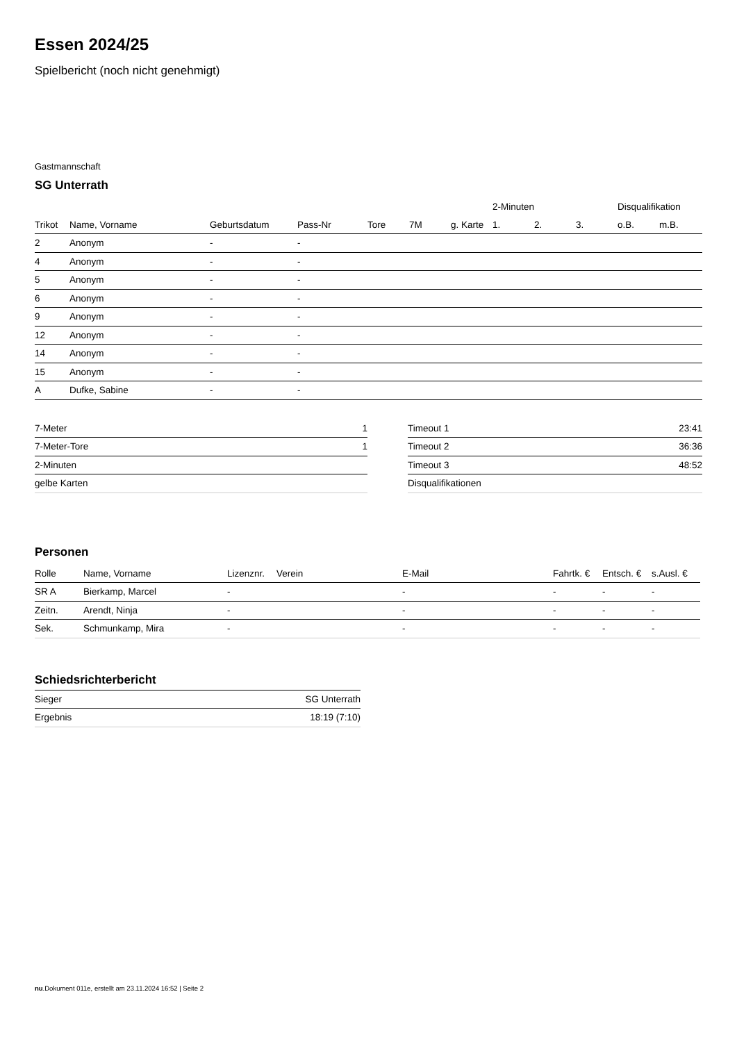Essen 2024/25
Spielbericht (noch nicht genehmigt)
Gastmannschaft
SG Unterrath
| | | | | | | | 2-Minuten | | | Disqualifikation | |
| --- | --- | --- | --- | --- | --- | --- | --- | --- | --- | --- | --- |
| Trikot | Name, Vorname | Geburtsdatum | Pass-Nr | Tore | 7M | g. Karte | 1. | 2. | 3. | o.B. | m.B. |
| 2 | Anonym | - | - | | | | | | | | |
| 4 | Anonym | - | - | | | | | | | | |
| 5 | Anonym | - | - | | | | | | | | |
| 6 | Anonym | - | - | | | | | | | | |
| 9 | Anonym | - | - | | | | | | | | |
| 12 | Anonym | - | - | | | | | | | | |
| 14 | Anonym | - | - | | | | | | | | |
| 15 | Anonym | - | - | | | | | | | | |
| A | Dufke, Sabine | - | - | | | | | | | | |
| 7-Meter | 1 |
| 7-Meter-Tore | 1 |
| 2-Minuten | |
| gelbe Karten | |
| Timeout 1 | 23:41 |
| Timeout 2 | 36:36 |
| Timeout 3 | 48:52 |
| Disqualifikationen | |
Personen
| Rolle | Name, Vorname | Lizenznr. | Verein | E-Mail | Fahrtk. € | Entsch. € | s.Ausl. € |
| --- | --- | --- | --- | --- | --- | --- | --- |
| SR A | Bierkamp, Marcel | - | | - | - | - | - |
| Zeitn. | Arendt, Ninja | - | | - | - | - | - |
| Sek. | Schmunkamp, Mira | - | | - | - | - | - |
Schiedsrichterbericht
| Sieger | SG Unterrath |
| Ergebnis | 18:19 (7:10) |
nu.Dokument 011e, erstellt am 23.11.2024 16:52 | Seite 2